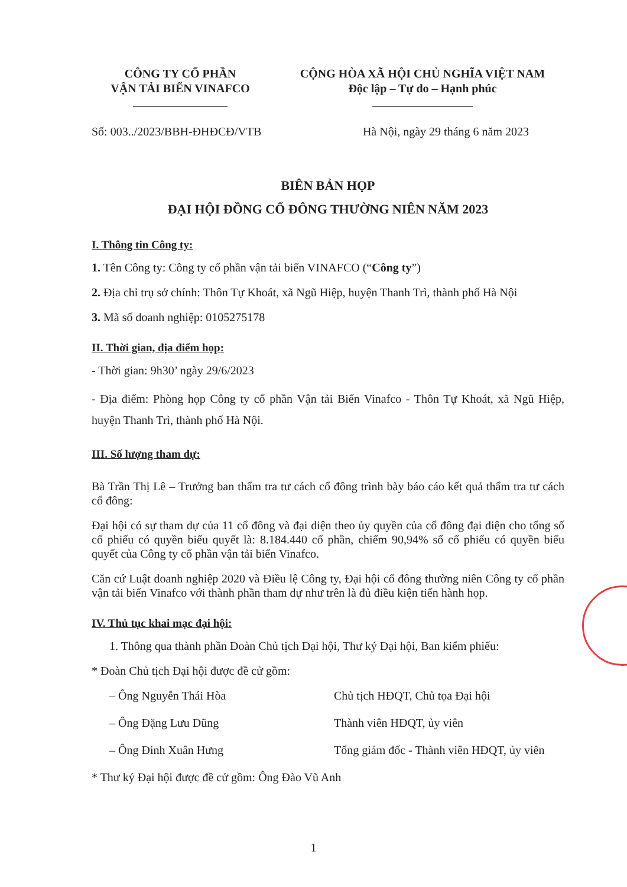CÔNG TY CỔ PHẦN
VẬN TẢI BIỂN VINAFCO
CỘNG HÒA XÃ HỘI CHỦ NGHĨA VIỆT NAM
Độc lập – Tự do – Hạnh phúc
Số: 003../2023/BBH-ĐHĐCĐ/VTB Hà Nội, ngày 29 tháng 6 năm 2023
BIÊN BẢN HỌP
ĐẠI HỘI ĐỒNG CỔ ĐÔNG THƯỜNG NIÊN NĂM 2023
I. Thông tin Công ty:
1. Tên Công ty: Công ty cổ phần vận tải biển VINAFCO (“Công ty”)
2. Địa chỉ trụ sở chính: Thôn Tự Khoát, xã Ngũ Hiệp, huyện Thanh Trì, thành phố Hà Nội
3. Mã số doanh nghiệp: 0105275178
II. Thời gian, địa điểm họp:
- Thời gian: 9h30’ ngày 29/6/2023
- Địa điểm: Phòng họp Công ty cổ phần Vận tải Biển Vinafco - Thôn Tự Khoát, xã Ngũ Hiệp, huyện Thanh Trì, thành phố Hà Nội.
III. Số lượng tham dự:
Bà Trần Thị Lê – Trưởng ban thẩm tra tư cách cổ đông trình bày báo cáo kết quả thẩm tra tư cách cổ đông:
Đại hội có sự tham dự của 11 cổ đông và đại diện theo ủy quyền của cổ đông đại diện cho tổng số cổ phiếu có quyền biểu quyết là: 8.184.440 cổ phần, chiếm 90,94% số cổ phiếu có quyền biểu quyết của Công ty cổ phần vận tải biển Vinafco.
Căn cứ Luật doanh nghiệp 2020 và Điều lệ Công ty, Đại hội cổ đông thường niên Công ty cổ phần vận tải biển Vinafco với thành phần tham dự như trên là đủ điều kiện tiến hành họp.
IV. Thủ tục khai mạc đại hội:
1. Thông qua thành phần Đoàn Chủ tịch Đại hội, Thư ký Đại hội, Ban kiểm phiếu:
* Đoàn Chủ tịch Đại hội được đề cử gồm:
– Ông Nguyễn Thái Hòa Chủ tịch HĐQT, Chủ tọa Đại hội
– Ông Đặng Lưu Dũng Thành viên HĐQT, ủy viên
– Ông Đinh Xuân Hưng Tổng giám đốc - Thành viên HĐQT, ủy viên
* Thư ký Đại hội được đề cử gồm: Ông Đào Vũ Anh
1